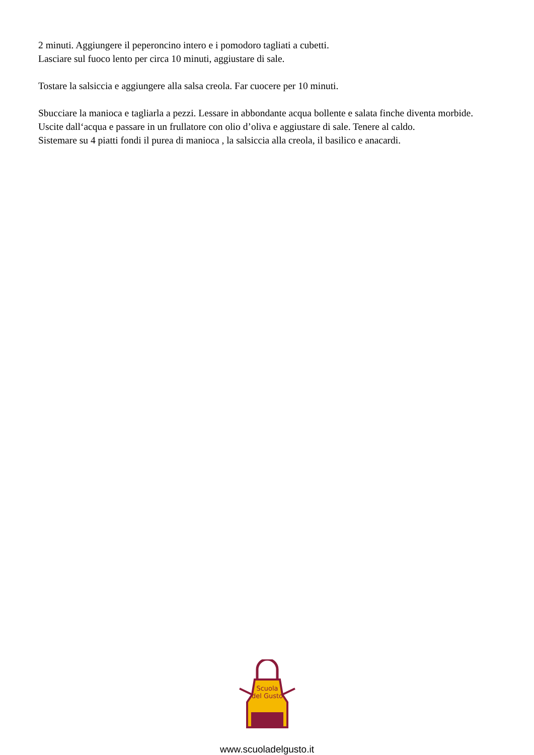2 minuti. Aggiungere il peperoncino intero e i pomodoro tagliati a cubetti.
Lasciare sul fuoco lento per circa 10 minuti, aggiustare di sale.
Tostare la salsiccia e aggiungere alla salsa creola. Far cuocere per 10 minuti.
Sbucciare la manioca e tagliarla a pezzi. Lessare in abbondante acqua bollente e salata finche diventa morbide. Uscite dall‘acqua e passare in un frullatore con olio d’oliva e aggiustare di sale. Tenere al caldo.
Sistemare su 4 piatti fondi il purea di manioca , la salsiccia alla creola, il basilico e anacardi.
Scuola
del Gusto
www.scuoladelgusto.it